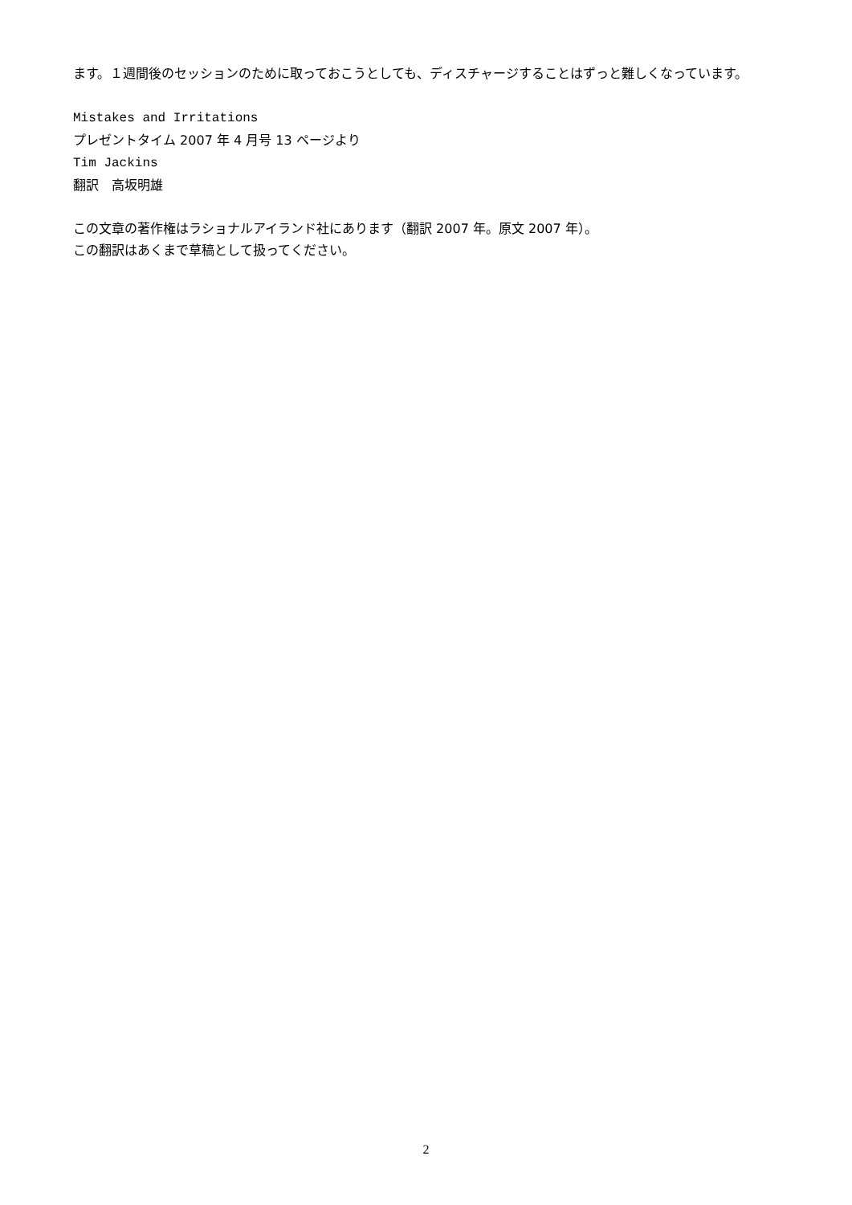ます。１週間後のセッションのために取っておこうとしても、ディスチャージすることはずっと難しくなっています。
Mistakes and Irritations
プレゼントタイム 2007 年 4 月号 13 ページより
Tim Jackins
翻訳　高坂明雄
この文章の著作権はラショナルアイランド社にあります（翻訳 2007 年。原文 2007 年）。
この翻訳はあくまで草稿として扱ってください。
2